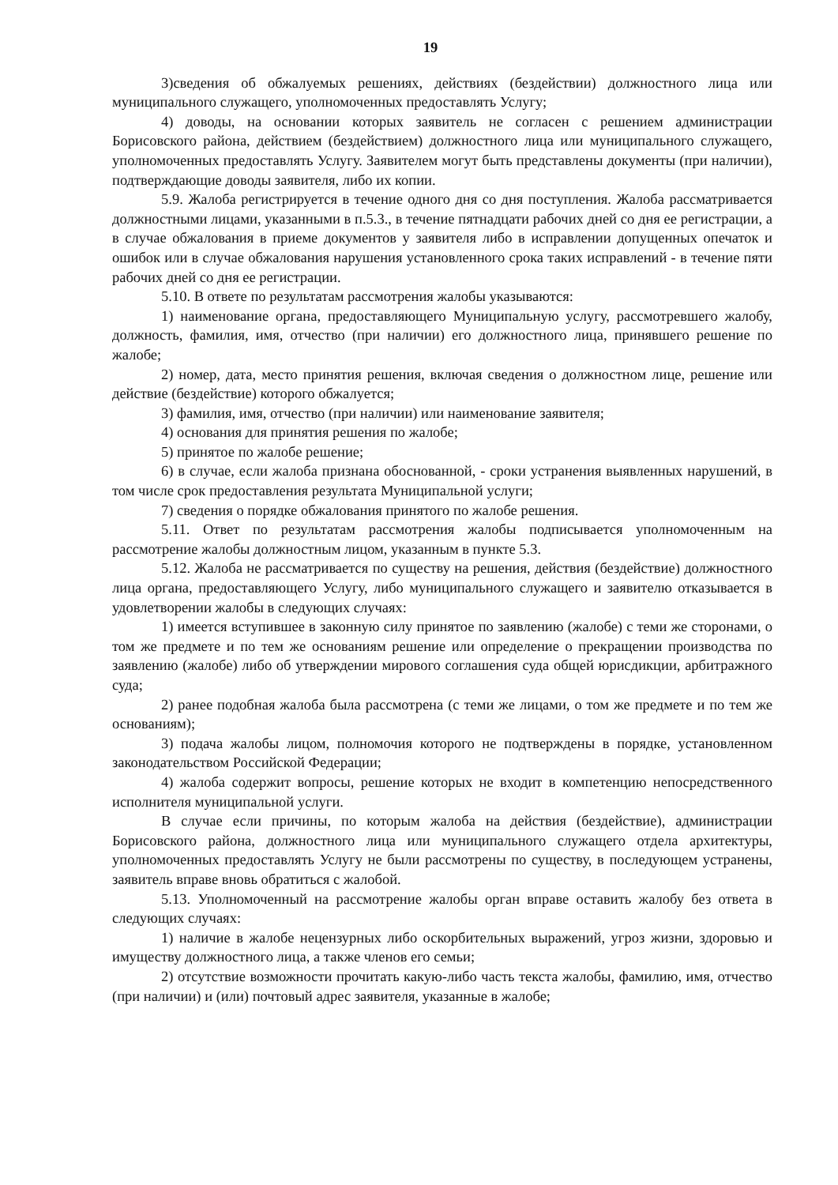19
3)сведения об обжалуемых решениях, действиях (бездействии) должностного лица или муниципального служащего, уполномоченных предоставлять Услугу;
4) доводы, на основании которых заявитель не согласен с решением администрации Борисовского района, действием (бездействием) должностного лица или муниципального служащего, уполномоченных предоставлять Услугу. Заявителем могут быть представлены документы (при наличии), подтверждающие доводы заявителя, либо их копии.
5.9. Жалоба регистрируется в течение одного дня со дня поступления. Жалоба рассматривается должностными лицами, указанными в п.5.3., в течение пятнадцати рабочих дней со дня ее регистрации, а в случае обжалования в приеме документов у заявителя либо в исправлении допущенных опечаток и ошибок или в случае обжалования нарушения установленного срока таких исправлений - в течение пяти рабочих дней со дня ее регистрации.
5.10. В ответе по результатам рассмотрения жалобы указываются:
1) наименование органа, предоставляющего Муниципальную услугу, рассмотревшего жалобу, должность, фамилия, имя, отчество (при наличии) его должностного лица, принявшего решение по жалобе;
2) номер, дата, место принятия решения, включая сведения о должностном лице, решение или действие (бездействие) которого обжалуется;
3) фамилия, имя, отчество (при наличии) или наименование заявителя;
4) основания для принятия решения по жалобе;
5) принятое по жалобе решение;
6) в случае, если жалоба признана обоснованной, - сроки устранения выявленных нарушений, в том числе срок предоставления результата Муниципальной услуги;
7) сведения о порядке обжалования принятого по жалобе решения.
5.11. Ответ по результатам рассмотрения жалобы подписывается уполномоченным на рассмотрение жалобы должностным лицом, указанным в пункте 5.3.
5.12. Жалоба не рассматривается по существу на решения, действия (бездействие) должностного лица органа, предоставляющего Услугу, либо муниципального служащего и заявителю отказывается в удовлетворении жалобы в следующих случаях:
1) имеется вступившее в законную силу принятое по заявлению (жалобе) с теми же сторонами, о том же предмете и по тем же основаниям решение или определение о прекращении производства по заявлению (жалобе) либо об утверждении мирового соглашения суда общей юрисдикции, арбитражного суда;
2) ранее подобная жалоба была рассмотрена (с теми же лицами, о том же предмете и по тем же основаниям);
3) подача жалобы лицом, полномочия которого не подтверждены в порядке, установленном законодательством Российской Федерации;
4) жалоба содержит вопросы, решение которых не входит в компетенцию непосредственного исполнителя муниципальной услуги.
В случае если причины, по которым жалоба на действия (бездействие), администрации Борисовского района, должностного лица или муниципального служащего отдела архитектуры, уполномоченных предоставлять Услугу не были рассмотрены по существу, в последующем устранены, заявитель вправе вновь обратиться с жалобой.
5.13. Уполномоченный на рассмотрение жалобы орган вправе оставить жалобу без ответа в следующих случаях:
1) наличие в жалобе нецензурных либо оскорбительных выражений, угроз жизни, здоровью и имуществу должностного лица, а также членов его семьи;
2) отсутствие возможности прочитать какую-либо часть текста жалобы, фамилию, имя, отчество (при наличии) и (или) почтовый адрес заявителя, указанные в жалобе;